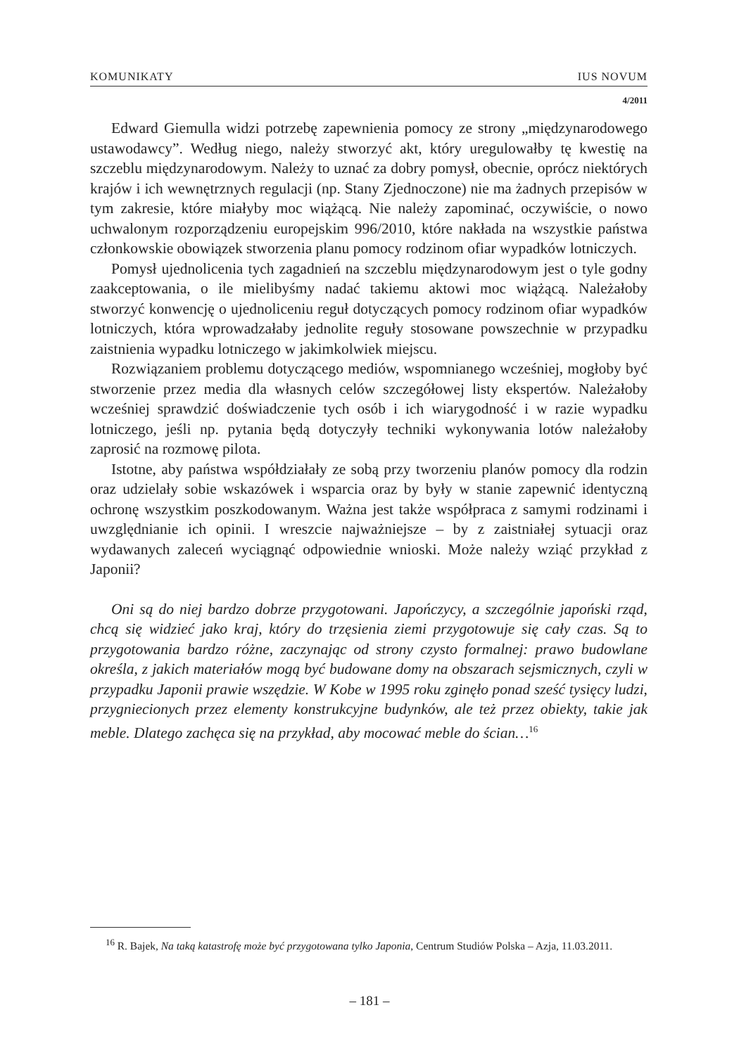KOMUNIKATY IUS NOVUM
4/2011
Edward Giemulla widzi potrzebę zapewnienia pomocy ze strony „międzynarodowego ustawodawcy”. Według niego, należy stworzyć akt, który uregulowałby tę kwestię na szczeblu międzynarodowym. Należy to uznać za dobry pomysł, obecnie, oprócz niektórych krajów i ich wewnętrznych regulacji (np. Stany Zjednoczone) nie ma żadnych przepisów w tym zakresie, które miałyby moc wiążącą. Nie należy zapominać, oczywiście, o nowo uchwalonym rozporządzeniu europejskim 996/2010, które nakłada na wszystkie państwa członkowskie obowiązek stworzenia planu pomocy rodzinom ofiar wypadków lotniczych.
Pomysł ujednolicenia tych zagadnień na szczeblu międzynarodowym jest o tyle godny zaakceptowania, o ile mielibyśmy nadać takiemu aktowi moc wiążącą. Należałoby stworzyć konwencję o ujednoliceniu reguł dotyczących pomocy rodzinom ofiar wypadków lotniczych, która wprowadzałaby jednolite reguły stosowane powszechnie w przypadku zaistnienia wypadku lotniczego w jakimkolwiek miejscu.
Rozwiązaniem problemu dotyczącego mediów, wspomnianego wcześniej, mogłoby być stworzenie przez media dla własnych celów szczegółowej listy ekspertów. Należałoby wcześniej sprawdzić doświadczenie tych osób i ich wiarygodność i w razie wypadku lotniczego, jeśli np. pytania będą dotyczyły techniki wykonywania lotów należałoby zaprosić na rozmowę pilota.
Istotne, aby państwa współdziałały ze sobą przy tworzeniu planów pomocy dla rodzin oraz udzielały sobie wskazówek i wsparcia oraz by były w stanie zapewnić identyczną ochronę wszystkim poszkodowanym. Ważna jest także współpraca z samymi rodzinami i uwzględnianie ich opinii. I wreszcie najważniejsze – by z zaistniałej sytuacji oraz wydawanych zaleceń wyciągnąć odpowiednie wnioski. Może należy wziąć przykład z Japonii?
Oni są do niej bardzo dobrze przygotowani. Japończycy, a szczególnie japoński rząd, chcą się widzieć jako kraj, który do trzęsienia ziemi przygotowuje się cały czas. Są to przygotowania bardzo różne, zaczynając od strony czysto formalnej: prawo budowlane określa, z jakich materiałów mogą być budowane domy na obszarach sejsmicznych, czyli w przypadku Japonii prawie wszędzie. W Kobe w 1995 roku zginęło ponad sześć tysięcy ludzi, przygniecionych przez elementy konstrukcyjne budynków, ale też przez obiekty, takie jak meble. Dlatego zachęca się na przykład, aby mocować meble do ścian…<sup>16</sup>
<sup>16</sup> R. Bajek, Na taką katastrofę może być przygotowana tylko Japonia, Centrum Studiów Polska – Azja, 11.03.2011.
– 181 –